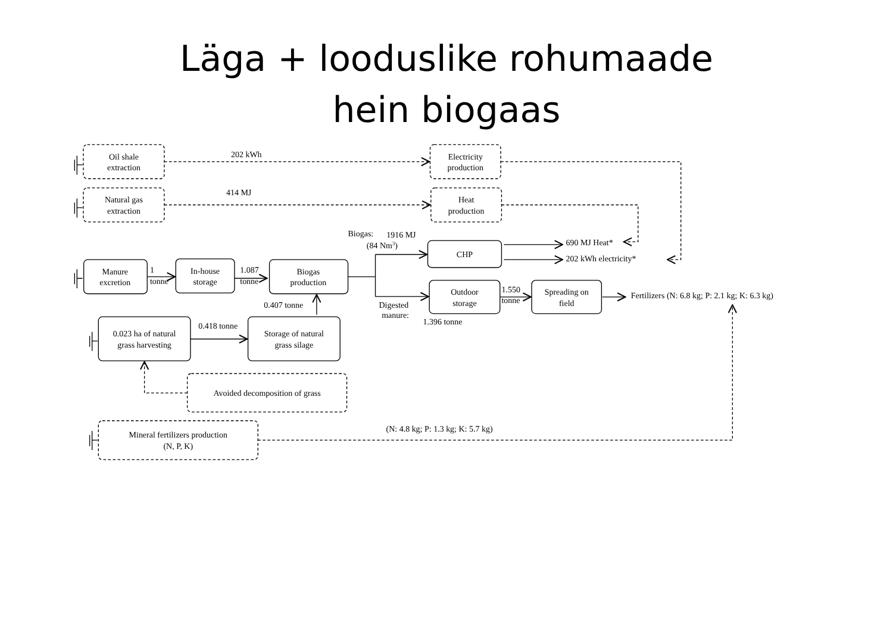Läga + looduslike rohumaade hein biogaas
Oil shale
extraction
Natural gas
extraction
Electricity
production
Heat
production
Manure
excretion
In-house
storage
Biogas
production
CHP
Outdoor
storage
Spreading on
field
0.023 ha of natural
grass harvesting
Storage of natural
grass silage
Avoided decomposition of grass
Mineral fertilizers production
(N, P, K)
202 kWh
414 MJ
Biogas:
1916 MJ
(84 Nm3)
690 MJ Heat*
202 kWh electricity*
1
tonne
1.087
tonne
0.407 tonne
0.418 tonne
Digested
manure:
1.396 tonne
1.550
tonne
Fertilizers (N: 6.8 kg; P: 2.1 kg; K: 6.3 kg)
(N: 4.8 kg; P: 1.3 kg; K: 5.7 kg)